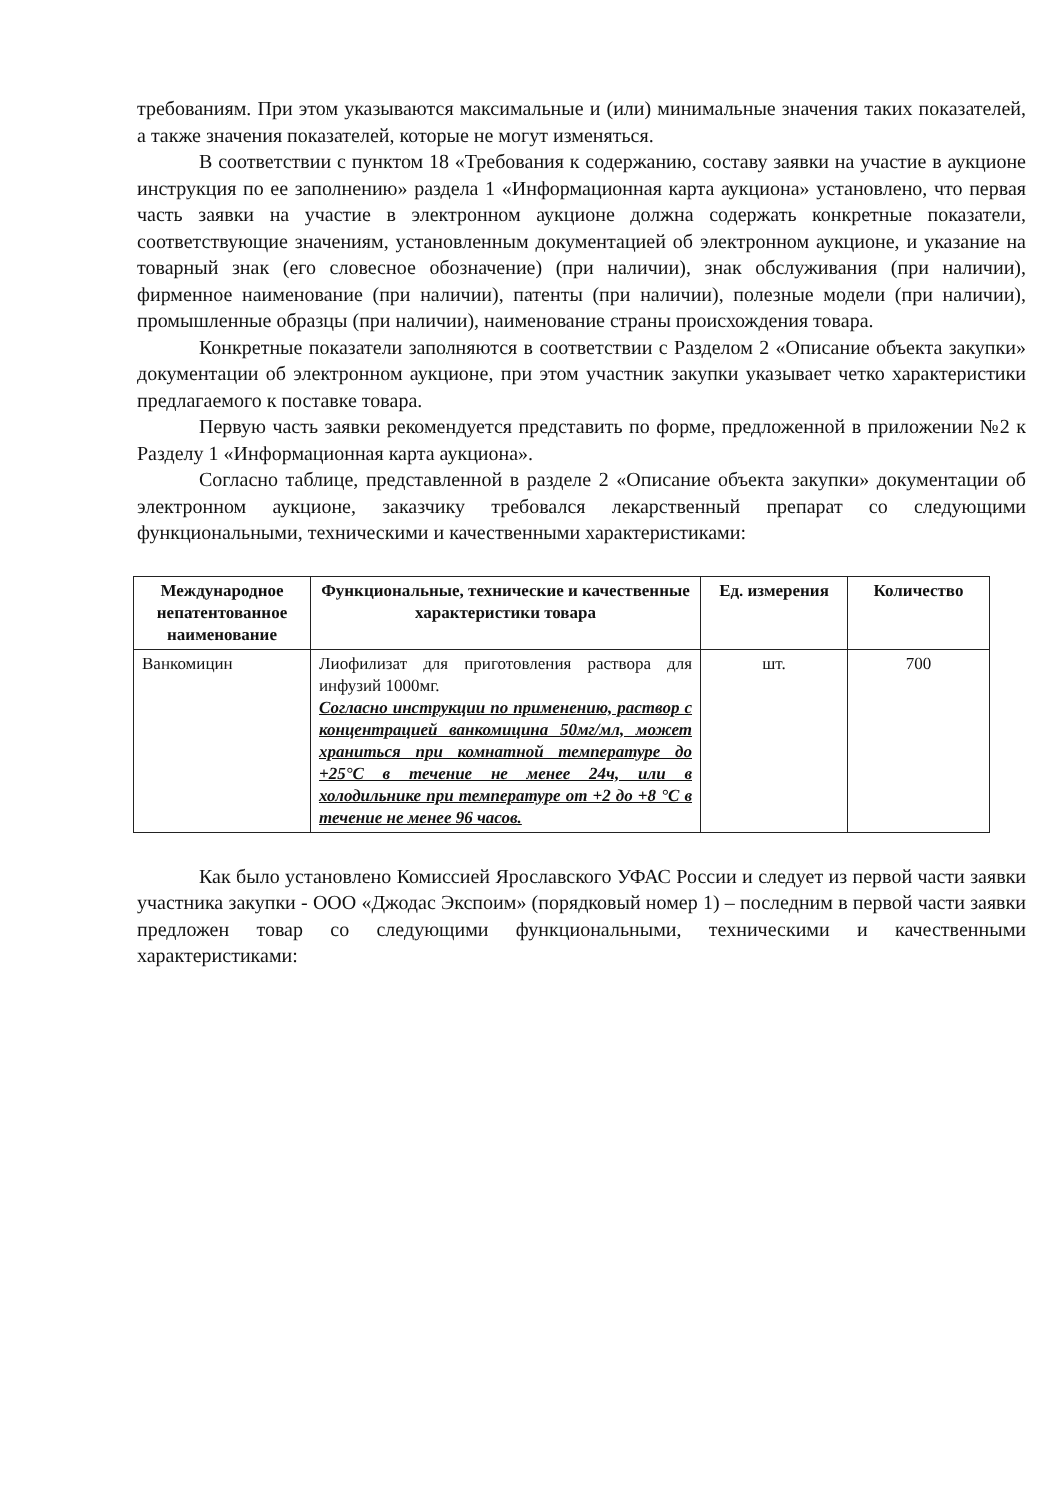требованиям. При этом указываются максимальные и (или) минимальные значения таких показателей, а также значения показателей, которые не могут изменяться.
В соответствии с пунктом 18 «Требования к содержанию, составу заявки на участие в аукционе инструкция по ее заполнению» раздела 1 «Информационная карта аукциона» установлено, что первая часть заявки на участие в электронном аукционе должна содержать конкретные показатели, соответствующие значениям, установленным документацией об электронном аукционе, и указание на товарный знак (его словесное обозначение) (при наличии), знак обслуживания (при наличии), фирменное наименование (при наличии), патенты (при наличии), полезные модели (при наличии), промышленные образцы (при наличии), наименование страны происхождения товара.
Конкретные показатели заполняются в соответствии с Разделом 2 «Описание объекта закупки» документации об электронном аукционе, при этом участник закупки указывает четко характеристики предлагаемого к поставке товара.
Первую часть заявки рекомендуется представить по форме, предложенной в приложении №2 к Разделу 1 «Информационная карта аукциона».
Согласно таблице, представленной в разделе 2 «Описание объекта закупки» документации об электронном аукционе, заказчику требовался лекарственный препарат со следующими функциональными, техническими и качественными характеристиками:
| Международное непатентованное наименование | Функциональные, технические и качественные характеристики товара | Ед. измерения | Количество |
| --- | --- | --- | --- |
| Ванкомицин | Лиофилизат для приготовления раствора для инфузий 1000мг. Согласно инструкции по применению, раствор с концентрацией ванкомицина 50мг/мл, может храниться при комнатной температуре до +25°C в течение не менее 24ч, или в холодильнике при температуре от +2 до +8 °C в течение не менее 96 часов. | шт. | 700 |
Как было установлено Комиссией Ярославского УФАС России и следует из первой части заявки участника закупки - ООО «Джодас Экспоим» (порядковый номер 1) – последним в первой части заявки предложен товар со следующими функциональными, техническими и качественными характеристиками: